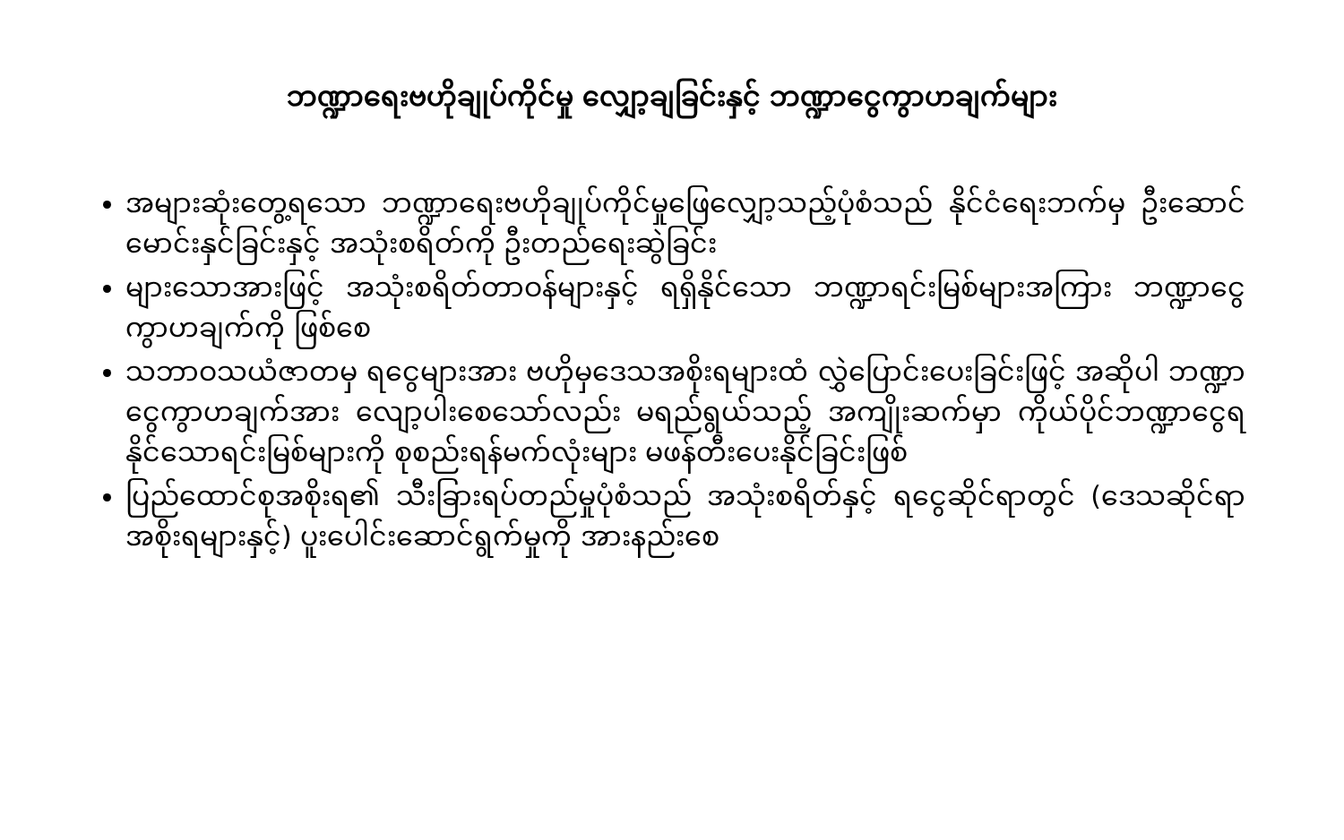ဘဏ္ဍာရေးဗဟိုချုပ်ကိုင်မှု လျှော့ချခြင်းနှင့် ဘဏ္ဍာငွေကွာဟချက်များ
အများဆုံးတွေ့ရသော ဘဏ္ဍာရေးဗဟိုချုပ်ကိုင်မှုဖြေလျှော့သည့်ပုံစံသည် နိုင်ငံရေးဘက်မှ ဦးဆောင်မောင်းနှင်ခြင်းနှင့် အသုံးစရိတ်ကို ဦးတည်ရေးဆွဲခြင်း
များသောအားဖြင့် အသုံးစရိတ်တာဝန်များနှင့် ရရှိနိုင်သော ဘဏ္ဍာရင်းမြစ်များအကြား ဘဏ္ဍာငွေကွာဟချက်ကို ဖြစ်စေ
သဘာဝသယံဇာတမှ ရငွေများအား ဗဟိုမှဒေသအစိုးရများထံ လွှဲပြောင်းပေးခြင်းဖြင့် အဆိုပါ ဘဏ္ဍာငွေကွာဟချက်အား လျော့ပါးစေသော်လည်း မရည်ရွယ်သည့် အကျိုးဆက်မှာ ကိုယ်ပိုင်ဘဏ္ဍာငွေရနိုင်သောရင်းမြစ်များကို စုစည်းရန်မက်လုံးများ မဖန်တီးပေးနိုင်ခြင်းဖြစ်
ပြည်ထောင်စုအစိုးရ၏ သီးခြားရပ်တည်မှုပုံစံသည် အသုံးစရိတ်နှင့် ရငွေဆိုင်ရာတွင် (ဒေသဆိုင်ရာအစိုးရများနှင့်) ပူးပေါင်းဆောင်ရွက်မှုကို အားနည်းစေ